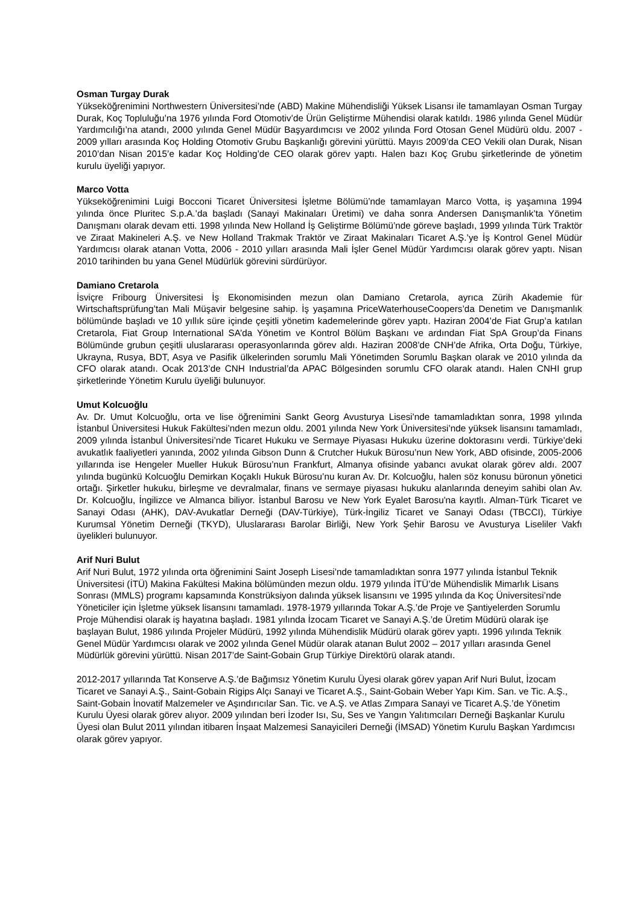Osman Turgay Durak
Yükseköğrenimini Northwestern Üniversitesi’nde (ABD) Makine Mühendisliği Yüksek Lisansı ile tamamlayan Osman Turgay Durak, Koç Topluluğu’na 1976 yılında Ford Otomotiv’de Ürün Geliştirme Mühendisi olarak katıldı. 1986 yılında Genel Müdür Yardımcılığı’na atandı, 2000 yılında Genel Müdür Başyardımcısı ve 2002 yılında Ford Otosan Genel Müdürü oldu. 2007 - 2009 yılları arasında Koç Holding Otomotiv Grubu Başkanlığı görevini yürüttü. Mayıs 2009’da CEO Vekili olan Durak, Nisan 2010’dan Nisan 2015’e kadar Koç Holding’de CEO olarak görev yaptı. Halen bazı Koç Grubu şirketlerinde de yönetim kurulu üyeliği yapıyor.
Marco Votta
Yükseköğrenimini Luigi Bocconi Ticaret Üniversitesi İşletme Bölümü’nde tamamlayan Marco Votta, iş yaşamına 1994 yılında önce Pluritec S.p.A.’da başladı (Sanayi Makinaları Üretimi) ve daha sonra Andersen Danışmanlık’ta Yönetim Danışmanı olarak devam etti. 1998 yılında New Holland İş Geliştirme Bölümü’nde göreve başladı, 1999 yılında Türk Traktör ve Ziraat Makineleri A.Ş. ve New Holland Trakmak Traktör ve Ziraat Makinaları Ticaret A.Ş.’ye İş Kontrol Genel Müdür Yardımcısı olarak atanan Votta, 2006 - 2010 yılları arasında Mali İşler Genel Müdür Yardımcısı olarak görev yaptı. Nisan 2010 tarihinden bu yana Genel Müdürlük görevini sürdürüyor.
Damiano Cretarola
İsviçre Fribourg Üniversitesi İş Ekonomisinden mezun olan Damiano Cretarola, ayrıca Zürih Akademie für Wirtschaftsprüfung’tan Mali Müşavir belgesine sahip. İş yaşamına PriceWaterhouseCoopers’da Denetim ve Danışmanlık bölümünde başladı ve 10 yıllık süre içinde çeşitli yönetim kademelerinde görev yaptı. Haziran 2004’de Fiat Grup’a katılan Cretarola, Fiat Group International SA’da Yönetim ve Kontrol Bölüm Başkanı ve ardından Fiat SpA Group’da Finans Bölümünde grubun çeşitli uluslararası operasyonlarında görev aldı. Haziran 2008’de CNH’de Afrika, Orta Doğu, Türkiye, Ukrayna, Rusya, BDT, Asya ve Pasifik ülkelerinden sorumlu Mali Yönetimden Sorumlu Başkan olarak ve 2010 yılında da CFO olarak atandı. Ocak 2013’de CNH Industrial’da APAC Bölgesinden sorumlu CFO olarak atandı. Halen CNHI grup şirketlerinde Yönetim Kurulu üyeliği bulunuyor.
Umut Kolcuoğlu
Av. Dr. Umut Kolcuoğlu, orta ve lise öğrenimini Sankt Georg Avusturya Lisesi'nde tamamladıktan sonra, 1998 yılında İstanbul Üniversitesi Hukuk Fakültesi’nden mezun oldu. 2001 yılında New York Üniversitesi’nde yüksek lisansını tamamladı, 2009 yılında İstanbul Üniversitesi’nde Ticaret Hukuku ve Sermaye Piyasası Hukuku üzerine doktorasını verdi. Türkiye’deki avukatlık faaliyetleri yanında, 2002 yılında Gibson Dunn & Crutcher Hukuk Bürosu’nun New York, ABD ofisinde, 2005-2006 yıllarında ise Hengeler Mueller Hukuk Bürosu’nun Frankfurt, Almanya ofisinde yabancı avukat olarak görev aldı. 2007 yılında bugünkü Kolcuoğlu Demirkan Koçaklı Hukuk Bürosu’nu kuran Av. Dr. Kolcuoğlu, halen söz konusu büronun yönetici ortağı. Şirketler hukuku, birleşme ve devralmalar, finans ve sermaye piyasası hukuku alanlarında deneyim sahibi olan Av. Dr. Kolcuoğlu, İngilizce ve Almanca biliyor. İstanbul Barosu ve New York Eyalet Barosu'na kayıtlı. Alman-Türk Ticaret ve Sanayi Odası (AHK), DAV-Avukatlar Derneği (DAV-Türkiye), Türk-İngiliz Ticaret ve Sanayi Odası (TBCCI), Türkiye Kurumsal Yönetim Derneği (TKYD), Uluslararası Barolar Birliği, New York Şehir Barosu ve Avusturya Liseliler Vakfı üyelikleri bulunuyor.
Arif Nuri Bulut
Arif Nuri Bulut, 1972 yılında orta öğrenimini Saint Joseph Lisesi’nde tamamladıktan sonra 1977 yılında İstanbul Teknik Üniversitesi (İTÜ) Makina Fakültesi Makina bölümünden mezun oldu. 1979 yılında İTÜ’de Mühendislik Mimarlık Lisans Sonrası (MMLS) programı kapsamında Konstrüksiyon dalında yüksek lisansını ve 1995 yılında da Koç Üniversitesi’nde Yöneticiler için İşletme yüksek lisansını tamamladı. 1978-1979 yıllarında Tokar A.Ş.’de Proje ve Şantiyelerden Sorumlu Proje Mühendisi olarak iş hayatına başladı. 1981 yılında İzocam Ticaret ve Sanayi A.Ş.’de Üretim Müdürü olarak işe başlayan Bulut, 1986 yılında Projeler Müdürü, 1992 yılında Mühendislik Müdürü olarak görev yaptı. 1996 yılında Teknik Genel Müdür Yardımcısı olarak ve 2002 yılında Genel Müdür olarak atanan Bulut 2002 – 2017 yılları arasında Genel Müdürlük görevini yürüttü. Nisan 2017’de Saint-Gobain Grup Türkiye Direktörü olarak atandı.
2012-2017 yıllarında Tat Konserve A.Ş.’de Bağımsız Yönetim Kurulu Üyesi olarak görev yapan Arif Nuri Bulut, İzocam Ticaret ve Sanayi A.Ş., Saint-Gobain Rigips Alçı Sanayi ve Ticaret A.Ş., Saint-Gobain Weber Yapı Kim. San. ve Tic. A.Ş., Saint-Gobain İnovatif Malzemeler ve Aşındırıcılar San. Tic. ve A.Ş. ve Atlas Zımpara Sanayi ve Ticaret A.Ş.’de Yönetim Kurulu Üyesi olarak görev alıyor. 2009 yılından beri İzoder Isı, Su, Ses ve Yangın Yalıtımcıları Derneği Başkanlar Kurulu Üyesi olan Bulut 2011 yılından itibaren İnşaat Malzemesi Sanayicileri Derneği (İMSAD) Yönetim Kurulu Başkan Yardımcısı olarak görev yapıyor.